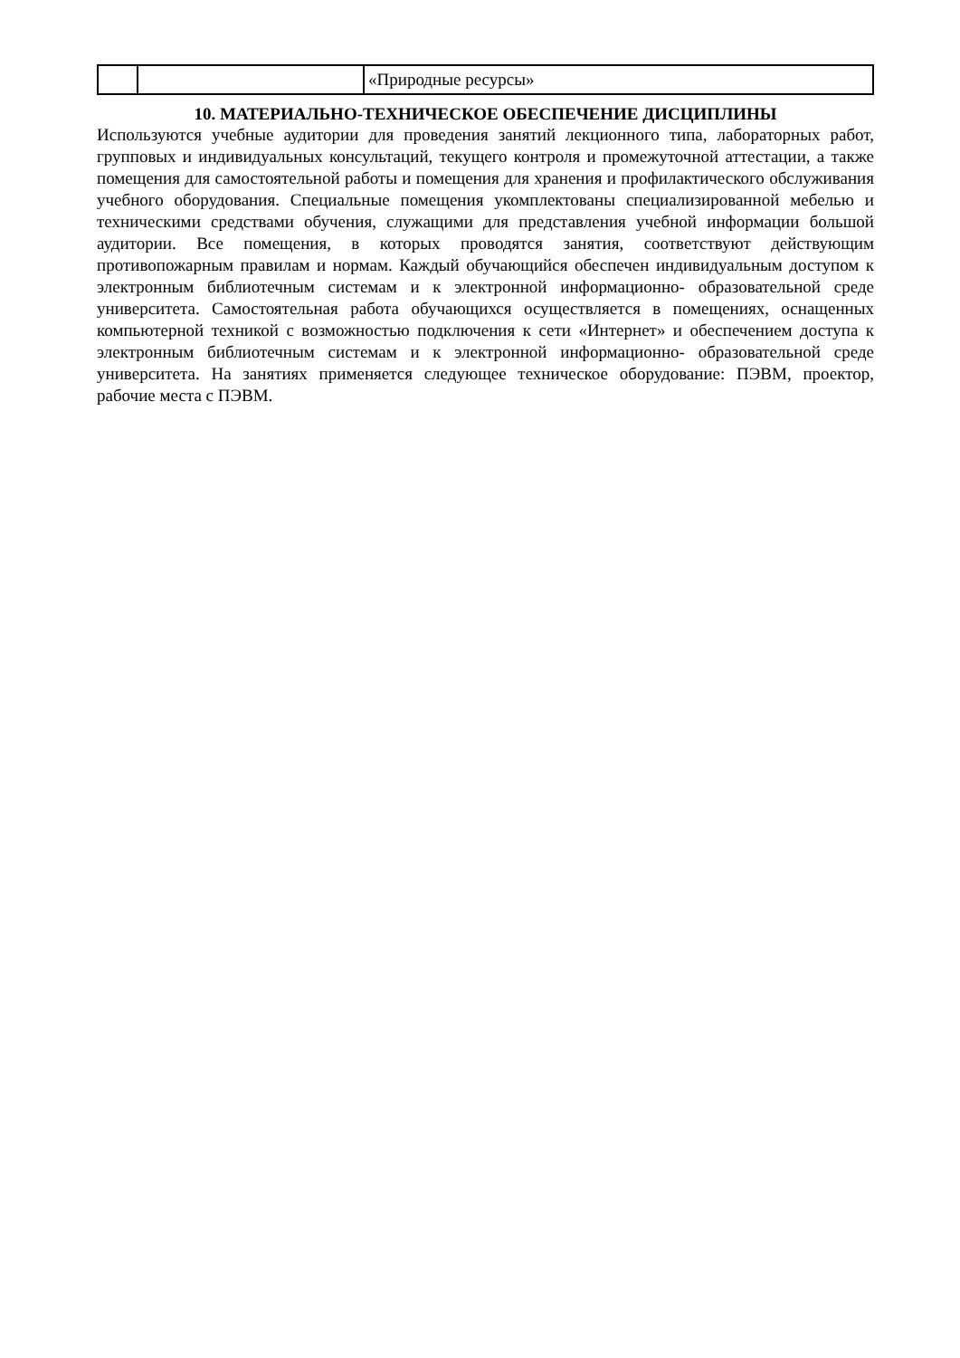| | | «Природные ресурсы» |
10. МАТЕРИАЛЬНО-ТЕХНИЧЕСКОЕ ОБЕСПЕЧЕНИЕ ДИСЦИПЛИНЫ
Используются учебные аудитории для проведения занятий лекционного типа, лабораторных работ, групповых и индивидуальных консультаций, текущего контроля и промежуточной аттестации, а также помещения для самостоятельной работы и помещения для хранения и профилактического обслуживания учебного оборудования. Специальные помещения укомплектованы специализированной мебелью и техническими средствами обучения, служащими для представления учебной информации большой аудитории. Все помещения, в которых проводятся занятия, соответствуют действующим противопожарным правилам и нормам. Каждый обучающийся обеспечен индивидуальным доступом к электронным библиотечным системам и к электронной информационно- образовательной среде университета. Самостоятельная работа обучающихся осуществляется в помещениях, оснащенных компьютерной техникой с возможностью подключения к сети «Интернет» и обеспечением доступа к электронным библиотечным системам и к электронной информационно- образовательной среде университета. На занятиях применяется следующее техническое оборудование: ПЭВМ, проектор, рабочие места с ПЭВМ.